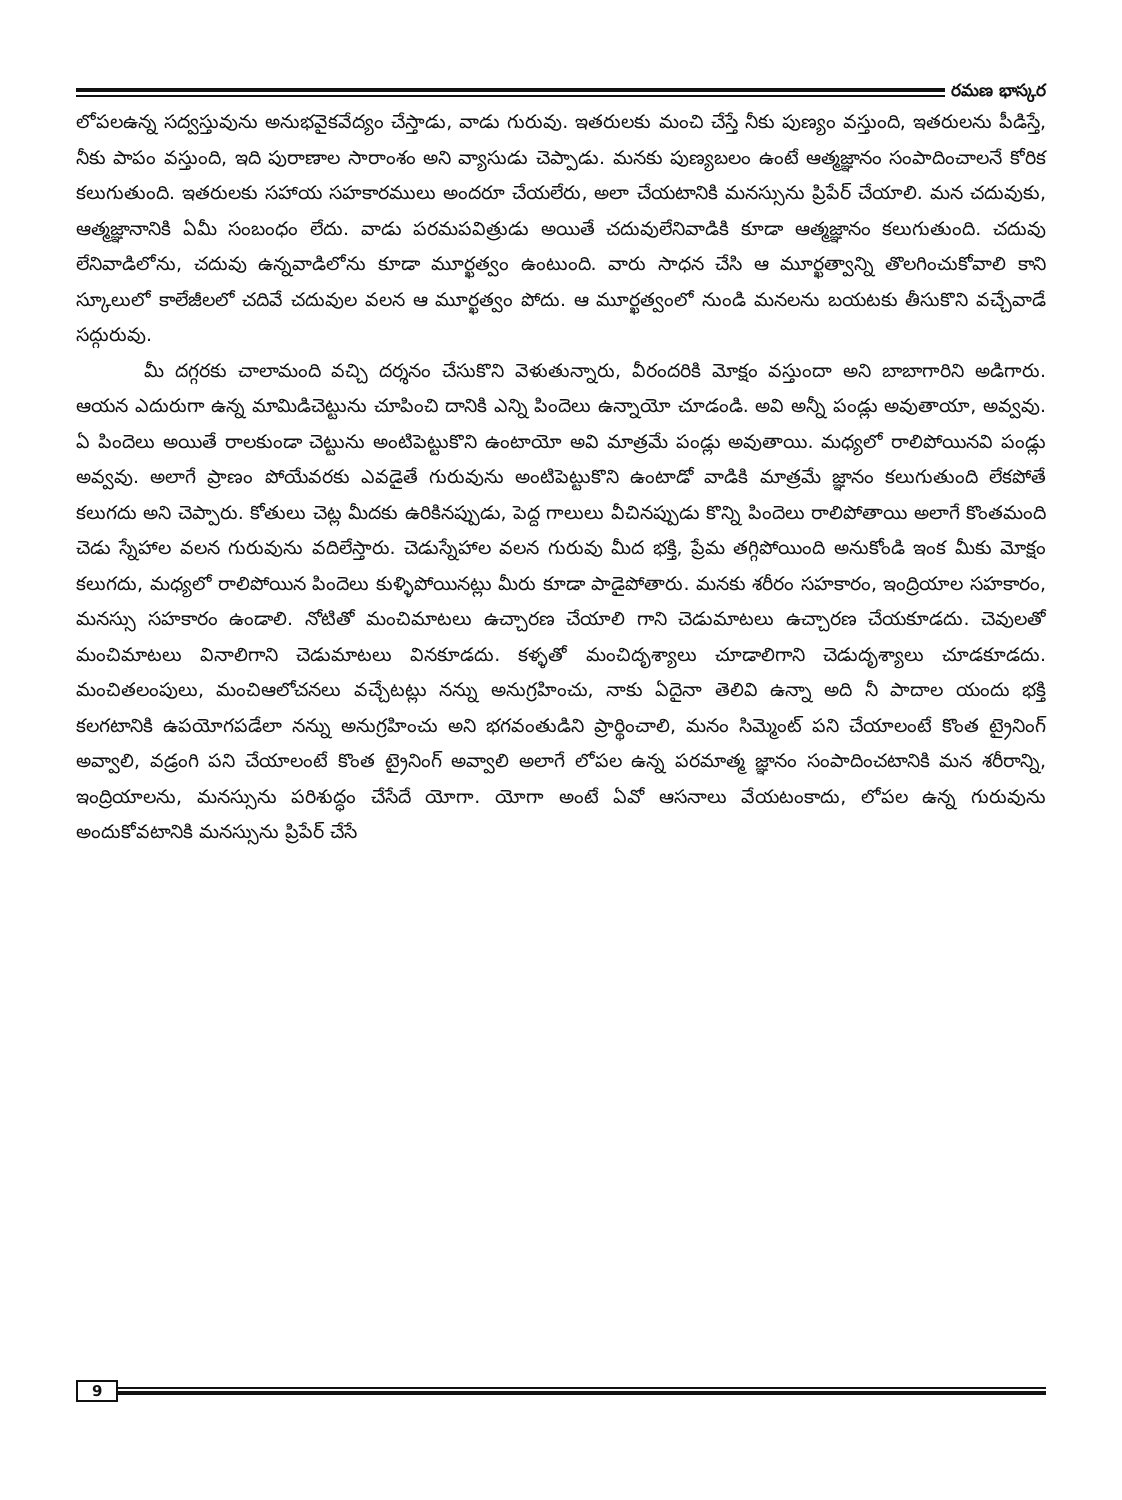రమణ భాస్కర
లోపలఉన్న సద్వస్తువును అనుభవైకవేద్యం చేస్తాడు, వాడు గురువు. ఇతరులకు మంచి చేస్తే నీకు పుణ్యం వస్తుంది, ఇతరులను పీడిస్తే, నీకు పాపం వస్తుంది, ఇది పురాణాల సారాంశం అని వ్యాసుడు చెప్పాడు. మనకు పుణ్యబలం ఉంటే ఆత్మజ్ఞానం సంపాదించాలనే కోరిక కలుగుతుంది. ఇతరులకు సహాయ సహకారములు అందరూ చేయలేరు, అలా చేయటానికి మనస్సును ప్రిపేర్ చేయాలి. మన చదువుకు, ఆత్మజ్ఞానానికి ఏమీ సంబంధం లేదు. వాడు పరమపవిత్రుడు అయితే చదువులేనివాడికి కూడా ఆత్మజ్ఞానం కలుగుతుంది. చదువు లేనివాడిలోను, చదువు ఉన్నవాడిలోను కూడా మూర్ఖత్వం ఉంటుంది. వారు సాధన చేసి ఆ మూర్ఖత్వాన్ని తొలగించుకోవాలి కాని స్కూలులో కాలేజీలలో చదివే చదువుల వలన ఆ మూర్ఖత్వం పోదు. ఆ మూర్ఖత్వంలో నుండి మనలను బయటకు తీసుకొని వచ్చేవాడే సద్గురువు.
మీ దగ్గరకు చాలామంది వచ్చి దర్శనం చేసుకొని వెళుతున్నారు, వీరందరికి మోక్షం వస్తుందా అని బాబాగారిని అడిగారు. ఆయన ఎదురుగా ఉన్న మామిడిచెట్టును చూపించి దానికి ఎన్ని పిందెలు ఉన్నాయో చూడండి. అవి అన్నీ పండ్లు అవుతాయా, అవ్వవు. ఏ పిందెలు అయితే రాలకుండా చెట్టును అంటిపెట్టుకొని ఉంటాయో అవి మాత్రమే పండ్లు అవుతాయి. మధ్యలో రాలిపోయినవి పండ్లు అవ్వవు. అలాగే ప్రాణం పోయేవరకు ఎవడైతే గురువును అంటిపెట్టుకొని ఉంటాడో వాడికి మాత్రమే జ్ఞానం కలుగుతుంది లేకపోతే కలుగదు అని చెప్పారు. కోతులు చెట్ల మీదకు ఉరికినప్పుడు, పెద్ద గాలులు వీచినప్పుడు కొన్ని పిందెలు రాలిపోతాయి అలాగే కొంతమంది చెడు స్నేహాల వలన గురువును వదిలేస్తారు. చెడుస్నేహాల వలన గురువు మీద భక్తి, ప్రేమ తగ్గిపోయింది అనుకోండి ఇంక మీకు మోక్షం కలుగదు, మధ్యలో రాలిపోయిన పిందెలు కుళ్ళిపోయినట్లు మీరు కూడా పాడైపోతారు. మనకు శరీరం సహకారం, ఇంద్రియాల సహకారం, మనస్సు సహకారం ఉండాలి. నోటితో మంచిమాటలు ఉచ్చారణ చేయాలి గాని చెడుమాటలు ఉచ్చారణ చేయకూడదు. చెవులతో మంచిమాటలు వినాలిగాని చెడుమాటలు వినకూడదు. కళ్ళతో మంచిదృశ్యాలు చూడాలిగాని చెడుదృశ్యాలు చూడకూడదు. మంచితలంపులు, మంచిఆలోచనలు వచ్చేటట్లు నన్ను అనుగ్రహించు, నాకు ఏదైనా తెలివి ఉన్నా అది నీ పాదాల యందు భక్తి కలగటానికి ఉపయోగపడేలా నన్ను అనుగ్రహించు అని భగవంతుడిని ప్రార్థించాలి, మనం సిమ్మెంట్ పని చేయాలంటే కొంత ట్రైనింగ్ అవ్వాలి, వడ్రంగి పని చేయాలంటే కొంత ట్రైనింగ్ అవ్వాలి అలాగే లోపల ఉన్న పరమాత్మ జ్ఞానం సంపాదించటానికి మన శరీరాన్ని, ఇంద్రియాలను, మనస్సును పరిశుద్ధం చేసేదే యోగా. యోగా అంటే ఏవో ఆసనాలు వేయటంకాదు, లోపల ఉన్న గురువును అందుకోవటానికి మనస్సును ప్రిపేర్ చేసే
9